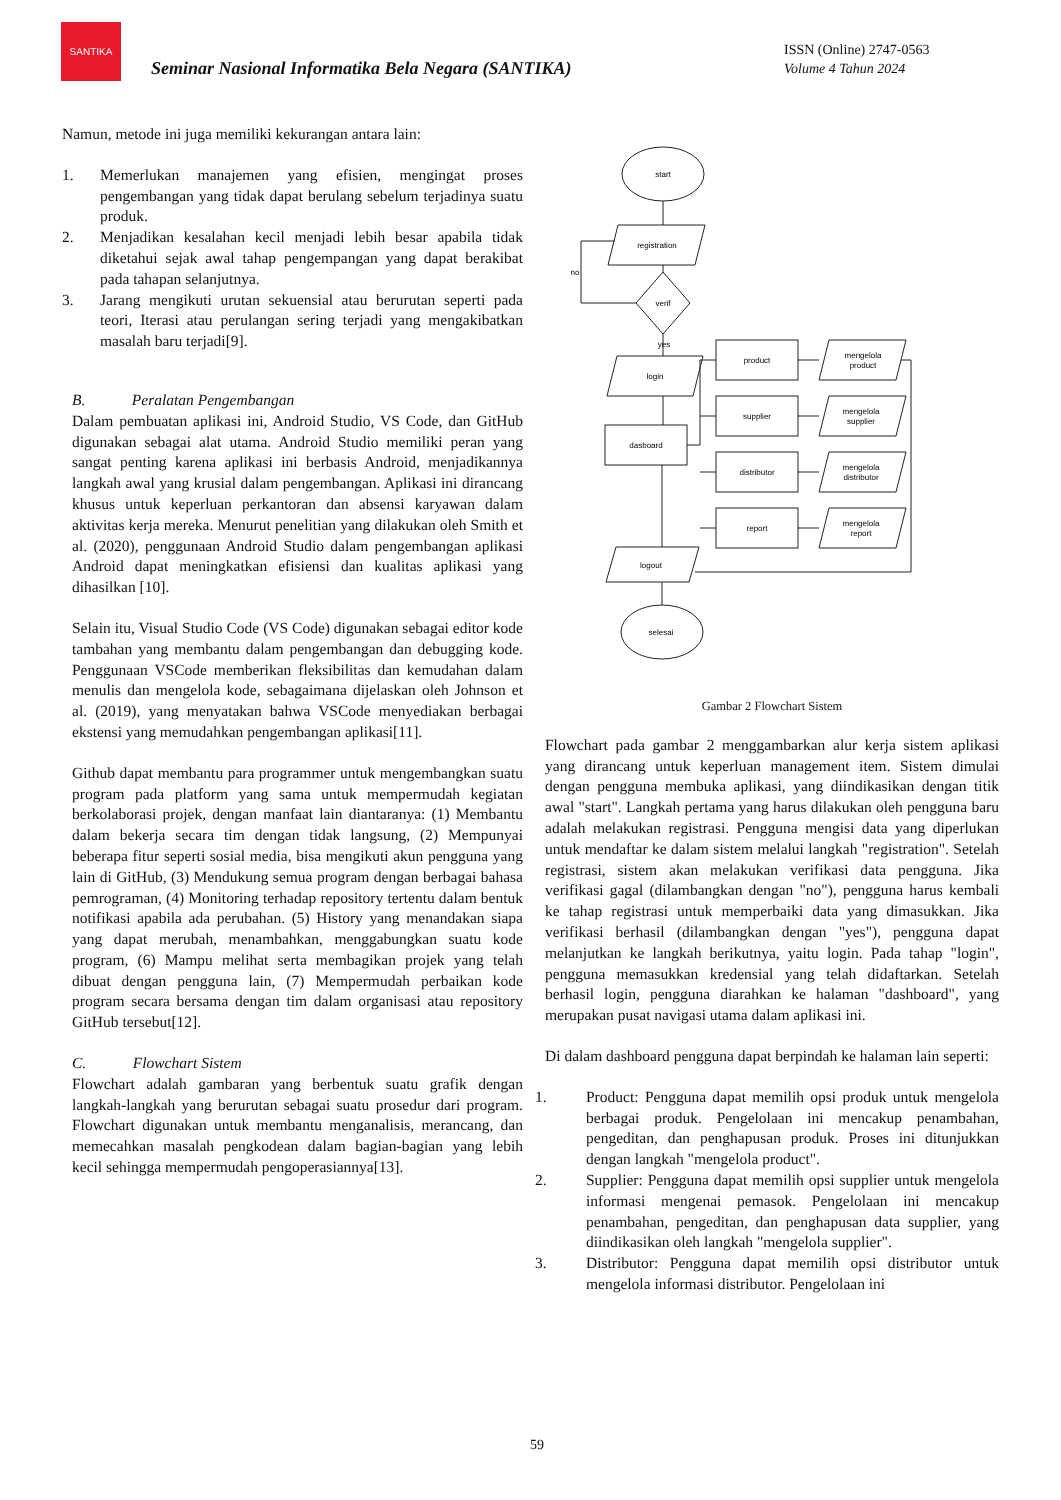SANTIKA
Seminar Nasional Informatika Bela Negara (SANTIKA)
ISSN (Online) 2747-0563
Volume 4 Tahun 2024
Namun, metode ini juga memiliki kekurangan antara lain:
1. Memerlukan manajemen yang efisien, mengingat proses pengembangan yang tidak dapat berulang sebelum terjadinya suatu produk.
2. Menjadikan kesalahan kecil menjadi lebih besar apabila tidak diketahui sejak awal tahap pengempangan yang dapat berakibat pada tahapan selanjutnya.
3. Jarang mengikuti urutan sekuensial atau berurutan seperti pada teori, Iterasi atau perulangan sering terjadi yang mengakibatkan masalah baru terjadi[9].
B. Peralatan Pengembangan
Dalam pembuatan aplikasi ini, Android Studio, VS Code, dan GitHub digunakan sebagai alat utama. Android Studio memiliki peran yang sangat penting karena aplikasi ini berbasis Android, menjadikannya langkah awal yang krusial dalam pengembangan. Aplikasi ini dirancang khusus untuk keperluan perkantoran dan absensi karyawan dalam aktivitas kerja mereka. Menurut penelitian yang dilakukan oleh Smith et al. (2020), penggunaan Android Studio dalam pengembangan aplikasi Android dapat meningkatkan efisiensi dan kualitas aplikasi yang dihasilkan [10].
Selain itu, Visual Studio Code (VS Code) digunakan sebagai editor kode tambahan yang membantu dalam pengembangan dan debugging kode. Penggunaan VSCode memberikan fleksibilitas dan kemudahan dalam menulis dan mengelola kode, sebagaimana dijelaskan oleh Johnson et al. (2019), yang menyatakan bahwa VSCode menyediakan berbagai ekstensi yang memudahkan pengembangan aplikasi[11].
Github dapat membantu para programmer untuk mengembangkan suatu program pada platform yang sama untuk mempermudah kegiatan berkolaborasi projek, dengan manfaat lain diantaranya: (1) Membantu dalam bekerja secara tim dengan tidak langsung, (2) Mempunyai beberapa fitur seperti sosial media, bisa mengikuti akun pengguna yang lain di GitHub, (3) Mendukung semua program dengan berbagai bahasa pemrograman, (4) Monitoring terhadap repository tertentu dalam bentuk notifikasi apabila ada perubahan. (5) History yang menandakan siapa yang dapat merubah, menambahkan, menggabungkan suatu kode program, (6) Mampu melihat serta membagikan projek yang telah dibuat dengan pengguna lain, (7) Mempermudah perbaikan kode program secara bersama dengan tim dalam organisasi atau repository GitHub tersebut[12].
C. Flowchart Sistem
Flowchart adalah gambaran yang berbentuk suatu grafik dengan langkah-langkah yang berurutan sebagai suatu prosedur dari program. Flowchart digunakan untuk membantu menganalisis, merancang, dan memecahkan masalah pengkodean dalam bagian-bagian yang lebih kecil sehingga mempermudah pengoperasiannya[13].
start
registration
verif
login
dasboard
logout
selesai
no
yes
product
supplier
distributor
report
mengelola
product
mengelola
supplier
mengelola
distributor
mengelola
report
Gambar 2 Flowchart Sistem
Flowchart pada gambar 2 menggambarkan alur kerja sistem aplikasi yang dirancang untuk keperluan management item. Sistem dimulai dengan pengguna membuka aplikasi, yang diindikasikan dengan titik awal "start". Langkah pertama yang harus dilakukan oleh pengguna baru adalah melakukan registrasi. Pengguna mengisi data yang diperlukan untuk mendaftar ke dalam sistem melalui langkah "registration". Setelah registrasi, sistem akan melakukan verifikasi data pengguna. Jika verifikasi gagal (dilambangkan dengan "no"), pengguna harus kembali ke tahap registrasi untuk memperbaiki data yang dimasukkan. Jika verifikasi berhasil (dilambangkan dengan "yes"), pengguna dapat melanjutkan ke langkah berikutnya, yaitu login. Pada tahap "login", pengguna memasukkan kredensial yang telah didaftarkan. Setelah berhasil login, pengguna diarahkan ke halaman "dashboard", yang merupakan pusat navigasi utama dalam aplikasi ini.
Di dalam dashboard pengguna dapat berpindah ke halaman lain seperti:
1. Product: Pengguna dapat memilih opsi produk untuk mengelola berbagai produk. Pengelolaan ini mencakup penambahan, pengeditan, dan penghapusan produk. Proses ini ditunjukkan dengan langkah "mengelola product".
2. Supplier: Pengguna dapat memilih opsi supplier untuk mengelola informasi mengenai pemasok. Pengelolaan ini mencakup penambahan, pengeditan, dan penghapusan data supplier, yang diindikasikan oleh langkah "mengelola supplier".
3. Distributor: Pengguna dapat memilih opsi distributor untuk mengelola informasi distributor. Pengelolaan ini
59